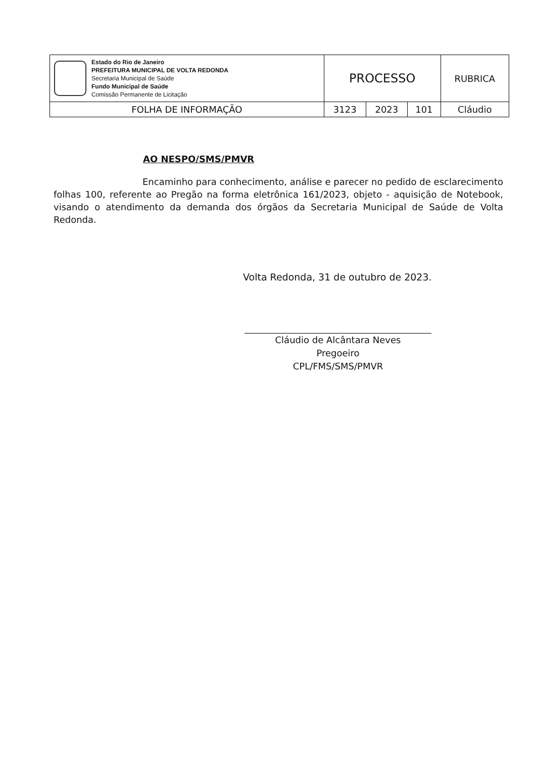| Estado do Rio de Janeiro PREFEITURA MUNICIPAL DE VOLTA REDONDA Secretaria Municipal de Saúde Fundo Municipal de Saúde Comissão Permanente de Licitação | PROCESSO | | | RUBRICA |
| FOLHA DE INFORMAÇÃO | 3123 | 2023 | 101 | Cláudio |
AO NESPO/SMS/PMVR
Encaminho para conhecimento, análise e parecer no pedido de esclarecimento folhas 100, referente ao Pregão na forma eletrônica 161/2023, objeto - aquisição de Notebook, visando o atendimento da demanda dos órgãos da Secretaria Municipal de Saúde de Volta Redonda.
Volta Redonda, 31 de outubro de 2023.
Cláudio de Alcântara Neves
Pregoeiro
CPL/FMS/SMS/PMVR